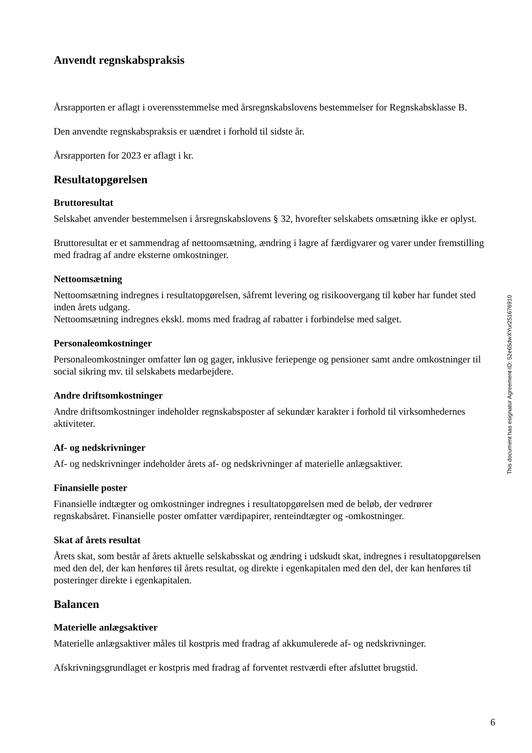Anvendt regnskabspraksis
Årsrapporten er aflagt i overensstemmelse med årsregnskabslovens bestemmelser for Regnskabsklasse B.
Den anvendte regnskabspraksis er uændret i forhold til sidste år.
Årsrapporten for 2023 er aflagt i kr.
Resultatopgørelsen
Bruttoresultat
Selskabet anvender bestemmelsen i årsregnskabslovens § 32, hvorefter selskabets omsætning ikke er oplyst.
Bruttoresultat er et sammendrag af nettoomsætning, ændring i lagre af færdigvarer og varer under fremstilling med fradrag af andre eksterne omkostninger.
Nettoomsætning
Nettoomsætning indregnes i resultatopgørelsen, såfremt levering og risikoovergang til køber har fundet sted inden årets udgang.
Nettoomsætning indregnes ekskl. moms med fradrag af rabatter i forbindelse med salget.
Personaleomkostninger
Personaleomkostninger omfatter løn og gager, inklusive feriepenge og pensioner samt andre omkostninger til social sikring mv. til selskabets medarbejdere.
Andre driftsomkostninger
Andre driftsomkostninger indeholder regnskabsposter af sekundær karakter i forhold til virksomhedernes aktiviteter.
Af- og nedskrivninger
Af- og nedskrivninger indeholder årets af- og nedskrivninger af materielle anlægsaktiver.
Finansielle poster
Finansielle indtægter og omkostninger indregnes i resultatopgørelsen med de beløb, der vedrører regnskabsåret. Finansielle poster omfatter værdipapirer, renteindtægter og -omkostninger.
Skat af årets resultat
Årets skat, som består af årets aktuelle selskabsskat og ændring i udskudt skat, indregnes i resultatopgørelsen med den del, der kan henføres til årets resultat, og direkte i egenkapitalen med den del, der kan henføres til posteringer direkte i egenkapitalen.
Balancen
Materielle anlægsaktiver
Materielle anlægsaktiver måles til kostpris med fradrag af akkumulerede af- og nedskrivninger.
Afskrivningsgrundlaget er kostpris med fradrag af forventet restværdi efter afsluttet brugstid.
This document has esignatur Agreement-ID: 52e65dwXYur251676910
6